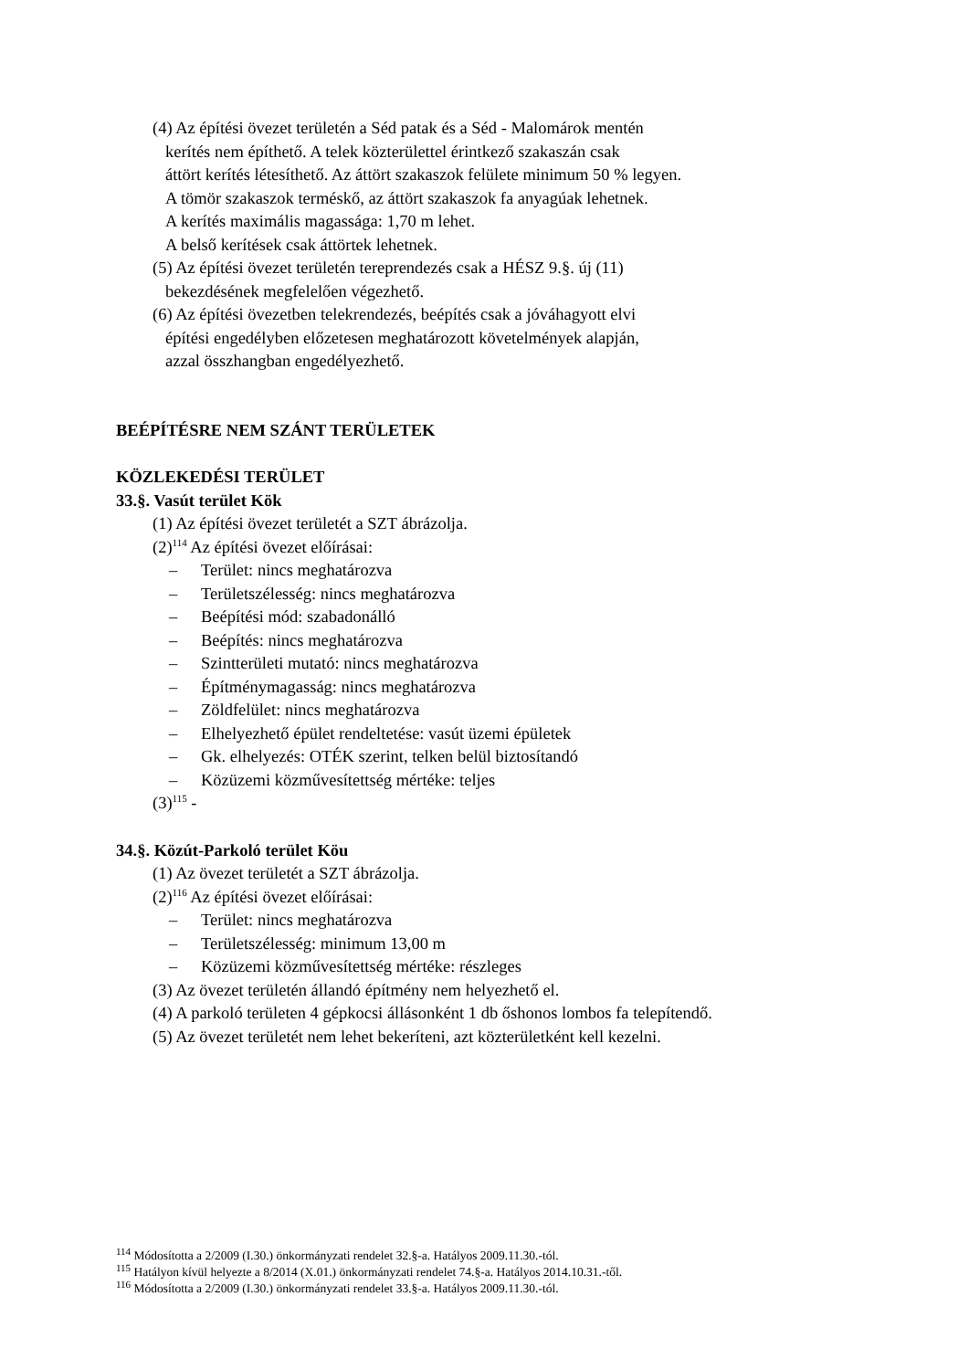(4) Az építési övezet területén a Séd patak és a Séd - Malomárok mentén
kerítés nem építhető. A telek közterülettel érintkező szakaszán csak
áttört kerítés létesíthető. Az áttört szakaszok felülete minimum 50 % legyen.
A tömör szakaszok terméskő, az áttört szakaszok fa anyagúak lehetnek.
A kerítés maximális magassága: 1,70 m lehet.
A belső kerítések csak áttörtek lehetnek.
(5) Az építési övezet területén tereprendezés csak a HÉSZ 9.§. új (11)
bekezdésének megfelelően végezhető.
(6) Az építési övezetben telekrendezés, beépítés csak a jóváhagyott elvi
építési engedélyben előzetesen meghatározott követelmények alapján,
azzal összhangban engedélyezhető.
BEÉPÍTÉSRE NEM SZÁNT TERÜLETEK
KÖZLEKEDÉSI TERÜLET
33.§. Vasút terület Kök
(1) Az építési övezet területét a SZT ábrázolja.
(2)<sup>114</sup> Az építési övezet előírásai:
– Terület: nincs meghatározva
– Területszélesség: nincs meghatározva
– Beépítési mód: szabadonálló
– Beépítés: nincs meghatározva
– Szintterületi mutató: nincs meghatározva
– Építménymagasság: nincs meghatározva
– Zöldfelület: nincs meghatározva
– Elhelyezhető épület rendeltetése: vasút üzemi épületek
– Gk. elhelyezés: OTÉK szerint, telken belül biztosítandó
– Közüzemi közművesítettség mértéke: teljes
(3)<sup>115</sup> -
34.§. Közút-Parkoló terület Köu
(1) Az övezet területét a SZT ábrázolja.
(2)<sup>116</sup> Az építési övezet előírásai:
– Terület: nincs meghatározva
– Területszélesség: minimum 13,00 m
– Közüzemi közművesítettség mértéke: részleges
(3) Az övezet területén állandó építmény nem helyezhető el.
(4) A parkoló területen 4 gépkocsi állásonként 1 db őshonos lombos fa telepítendő.
(5) Az övezet területét nem lehet bekeríteni, azt közterületként kell kezelni.
<sup>114</sup> Módosította a 2/2009 (I.30.) önkormányzati rendelet 32.§-a. Hatályos 2009.11.30.-tól.
<sup>115</sup> Hatályon kívül helyezte a 8/2014 (X.01.) önkormányzati rendelet 74.§-a. Hatályos 2014.10.31.-től.
<sup>116</sup> Módosította a 2/2009 (I.30.) önkormányzati rendelet 33.§-a. Hatályos 2009.11.30.-tól.